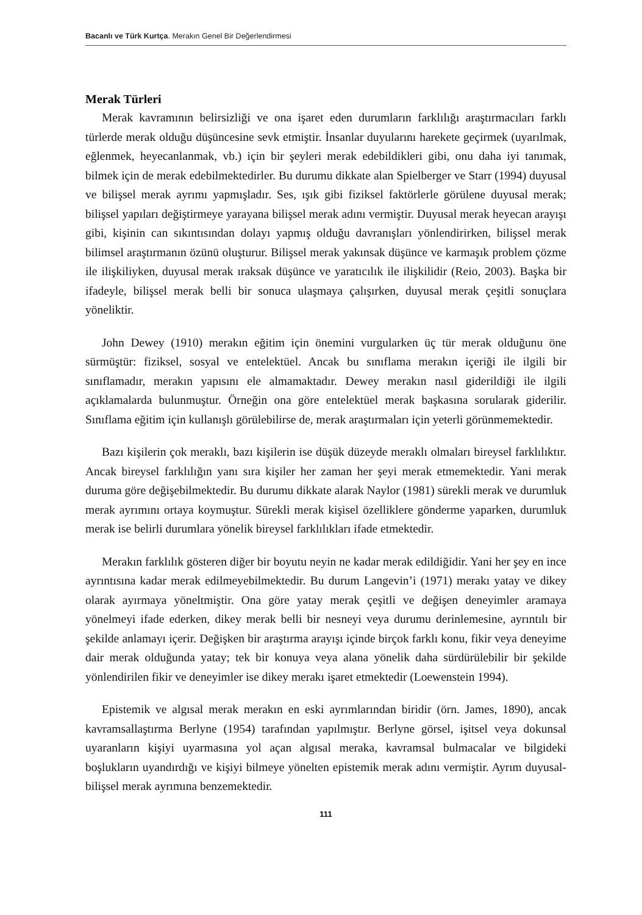Bacanlı ve Türk Kurtça. Merakın Genel Bir Değerlendirmesi
Merak Türleri
Merak kavramının belirsizliği ve ona işaret eden durumların farklılığı araştırmacıları farklı türlerde merak olduğu düşüncesine sevk etmiştir. İnsanlar duyularını harekete geçirmek (uyarılmak, eğlenmek, heyecanlanmak, vb.) için bir şeyleri merak edebildikleri gibi, onu daha iyi tanımak, bilmek için de merak edebilmektedirler. Bu durumu dikkate alan Spielberger ve Starr (1994) duyusal ve bilişsel merak ayrımı yapmışladır. Ses, ışık gibi fiziksel faktörlerle görülene duyusal merak; bilişsel yapıları değiştirmeye yarayana bilişsel merak adını vermiştir. Duyusal merak heyecan arayışı gibi, kişinin can sıkıntısından dolayı yapmış olduğu davranışları yönlendirirken, bilişsel merak bilimsel araştırmanın özünü oluşturur. Bilişsel merak yakınsak düşünce ve karmaşık problem çözme ile ilişkiliyken, duyusal merak ıraksak düşünce ve yaratıcılık ile ilişkilidir (Reio, 2003). Başka bir ifadeyle, bilişsel merak belli bir sonuca ulaşmaya çalışırken, duyusal merak çeşitli sonuçlara yöneliktir.
John Dewey (1910) merakın eğitim için önemini vurgularken üç tür merak olduğunu öne sürmüştür: fiziksel, sosyal ve entelektüel. Ancak bu sınıflama merakın içeriği ile ilgili bir sınıflamadır, merakın yapısını ele almamaktadır. Dewey merakın nasıl giderildiği ile ilgili açıklamalarda bulunmuştur. Örneğin ona göre entelektüel merak başkasına sorularak giderilir. Sınıflama eğitim için kullanışlı görülebilirse de, merak araştırmaları için yeterli görünmemektedir.
Bazı kişilerin çok meraklı, bazı kişilerin ise düşük düzeyde meraklı olmaları bireysel farklılıktır. Ancak bireysel farklılığın yanı sıra kişiler her zaman her şeyi merak etmemektedir. Yani merak duruma göre değişebilmektedir. Bu durumu dikkate alarak Naylor (1981) sürekli merak ve durumluk merak ayrımını ortaya koymuştur. Sürekli merak kişisel özelliklere gönderme yaparken, durumluk merak ise belirli durumlara yönelik bireysel farklılıkları ifade etmektedir.
Merakın farklılık gösteren diğer bir boyutu neyin ne kadar merak edildiğidir. Yani her şey en ince ayrıntısına kadar merak edilmeyebilmektedir. Bu durum Langevin’i (1971) merakı yatay ve dikey olarak ayırmaya yöneltmiştir. Ona göre yatay merak çeşitli ve değişen deneyimler aramaya yönelmeyi ifade ederken, dikey merak belli bir nesneyi veya durumu derinlemesine, ayrıntılı bir şekilde anlamayı içerir. Değişken bir araştırma arayışı içinde birçok farklı konu, fikir veya deneyime dair merak olduğunda yatay; tek bir konuya veya alana yönelik daha sürdürülebilir bir şekilde yönlendirilen fikir ve deneyimler ise dikey merakı işaret etmektedir (Loewenstein 1994).
Epistemik ve algısal merak merakın en eski ayrımlarından biridir (örn. James, 1890), ancak kavramsallaştırma Berlyne (1954) tarafından yapılmıştır. Berlyne görsel, işitsel veya dokunsal uyaranların kişiyi uyarmasına yol açan algısal meraka, kavramsal bulmacalar ve bilgideki boşlukların uyandırdığı ve kişiyi bilmeye yönelten epistemik merak adını vermiştir. Ayrım duyusal-bilişsel merak ayrımına benzemektedir.
111